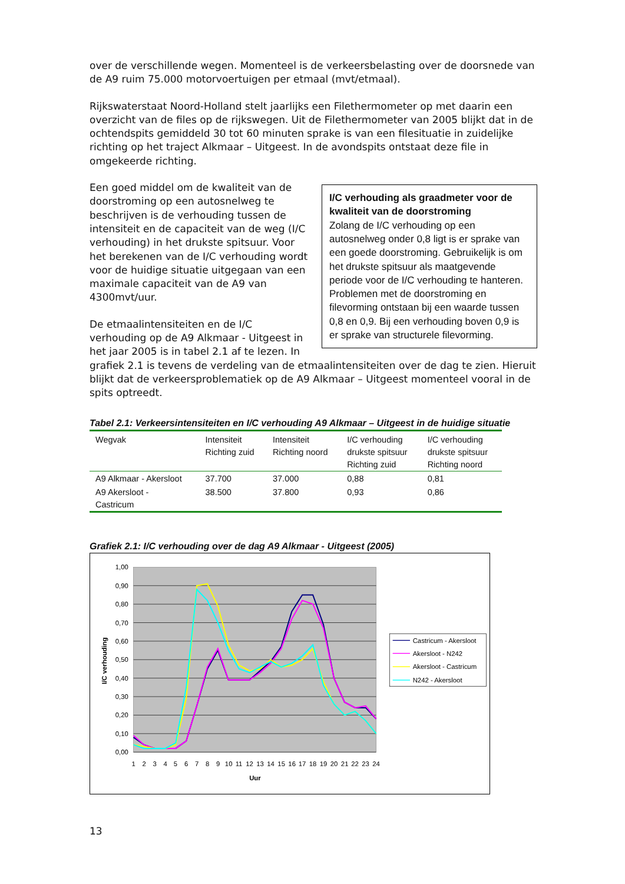over de verschillende wegen. Momenteel is de verkeersbelasting over de doorsnede van de A9 ruim 75.000 motorvoertuigen per etmaal (mvt/etmaal).
Rijkswaterstaat Noord-Holland stelt jaarlijks een Filethermometer op met daarin een overzicht van de files op de rijkswegen. Uit de Filethermometer van 2005 blijkt dat in de ochtendspits gemiddeld 30 tot 60 minuten sprake is van een filesituatie in zuidelijke richting op het traject Alkmaar – Uitgeest. In de avondspits ontstaat deze file in omgekeerde richting.
I/C verhouding als graadmeter voor de kwaliteit van de doorstroming
Zolang de I/C verhouding op een autosnelweg onder 0,8 ligt is er sprake van een goede doorstroming. Gebruikelijk is om het drukste spitsuur als maatgevende periode voor de I/C verhouding te hanteren. Problemen met de doorstroming en filevorming ontstaan bij een waarde tussen 0,8 en 0,9. Bij een verhouding boven 0,9 is er sprake van structurele filevorming.
Een goed middel om de kwaliteit van de doorstroming op een autosnelweg te beschrijven is de verhouding tussen de intensiteit en de capaciteit van de weg (I/C verhouding) in het drukste spitsuur. Voor het berekenen van de I/C verhouding wordt voor de huidige situatie uitgegaan van een maximale capaciteit van de A9 van 4300mvt/uur.
De etmaalintensiteiten en de I/C verhouding op de A9 Alkmaar - Uitgeest in het jaar 2005 is in tabel 2.1 af te lezen. In grafiek 2.1 is tevens de verdeling van de etmaalintensiteiten over de dag te zien. Hieruit blijkt dat de verkeersproblematiek op de A9 Alkmaar – Uitgeest momenteel vooral in de spits optreedt.
Tabel 2.1: Verkeersintensiteiten en I/C verhouding A9 Alkmaar – Uitgeest in de huidige situatie
| Wegvak | Intensiteit Richting zuid | Intensiteit Richting noord | I/C verhouding drukste spitsuur Richting zuid | I/C verhouding drukste spitsuur Richting noord |
| --- | --- | --- | --- | --- |
| A9 Alkmaar - Akersloot | 37.700 | 37.000 | 0,88 | 0,81 |
| A9 Akersloot - Castricum | 38.500 | 37.800 | 0,93 | 0,86 |
Grafiek 2.1: I/C verhouding over de dag A9 Alkmaar - Uitgeest (2005)
1,00
0,90
0,80
0,70
0,60
0,50
0,40
0,30
0,20
0,10
0,00
1
2
3
4
5
6
7
8
9
10
11
12
13
14
15
16
17
18
19
20
21
22
23
24
Uur
I/C verhouding
Castricum - Akersloot
Akersloot - N242
Akersloot - Castricum
N242 - Akersloot
13